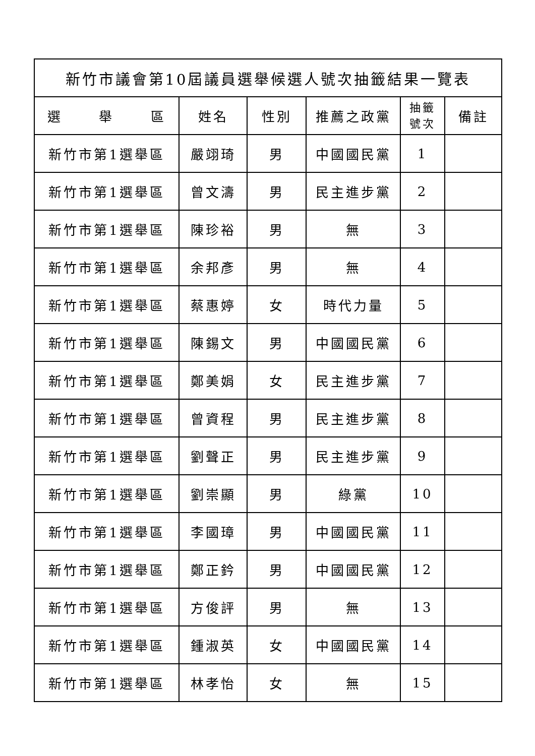| 新竹市議會第10屆議員選舉候選人號次抽籤結果一覽表 | | | | | |
| --- | --- | --- | --- | --- | --- |
| 選 舉 區 | 姓名 | 性別 | 推薦之政黨 | 抽籤 號次 | 備註 |
| 新竹市第1選舉區 | 嚴翊琦 | 男 | 中國國民黨 | 1 | |
| 新竹市第1選舉區 | 曾文濤 | 男 | 民主進步黨 | 2 | |
| 新竹市第1選舉區 | 陳珍裕 | 男 | 無 | 3 | |
| 新竹市第1選舉區 | 余邦彥 | 男 | 無 | 4 | |
| 新竹市第1選舉區 | 蔡惠婷 | 女 | 時代力量 | 5 | |
| 新竹市第1選舉區 | 陳錫文 | 男 | 中國國民黨 | 6 | |
| 新竹市第1選舉區 | 鄭美娟 | 女 | 民主進步黨 | 7 | |
| 新竹市第1選舉區 | 曾資程 | 男 | 民主進步黨 | 8 | |
| 新竹市第1選舉區 | 劉聲正 | 男 | 民主進步黨 | 9 | |
| 新竹市第1選舉區 | 劉崇顯 | 男 | 綠黨 | 10 | |
| 新竹市第1選舉區 | 李國璋 | 男 | 中國國民黨 | 11 | |
| 新竹市第1選舉區 | 鄭正鈐 | 男 | 中國國民黨 | 12 | |
| 新竹市第1選舉區 | 方俊評 | 男 | 無 | 13 | |
| 新竹市第1選舉區 | 鍾淑英 | 女 | 中國國民黨 | 14 | |
| 新竹市第1選舉區 | 林孝怡 | 女 | 無 | 15 | |